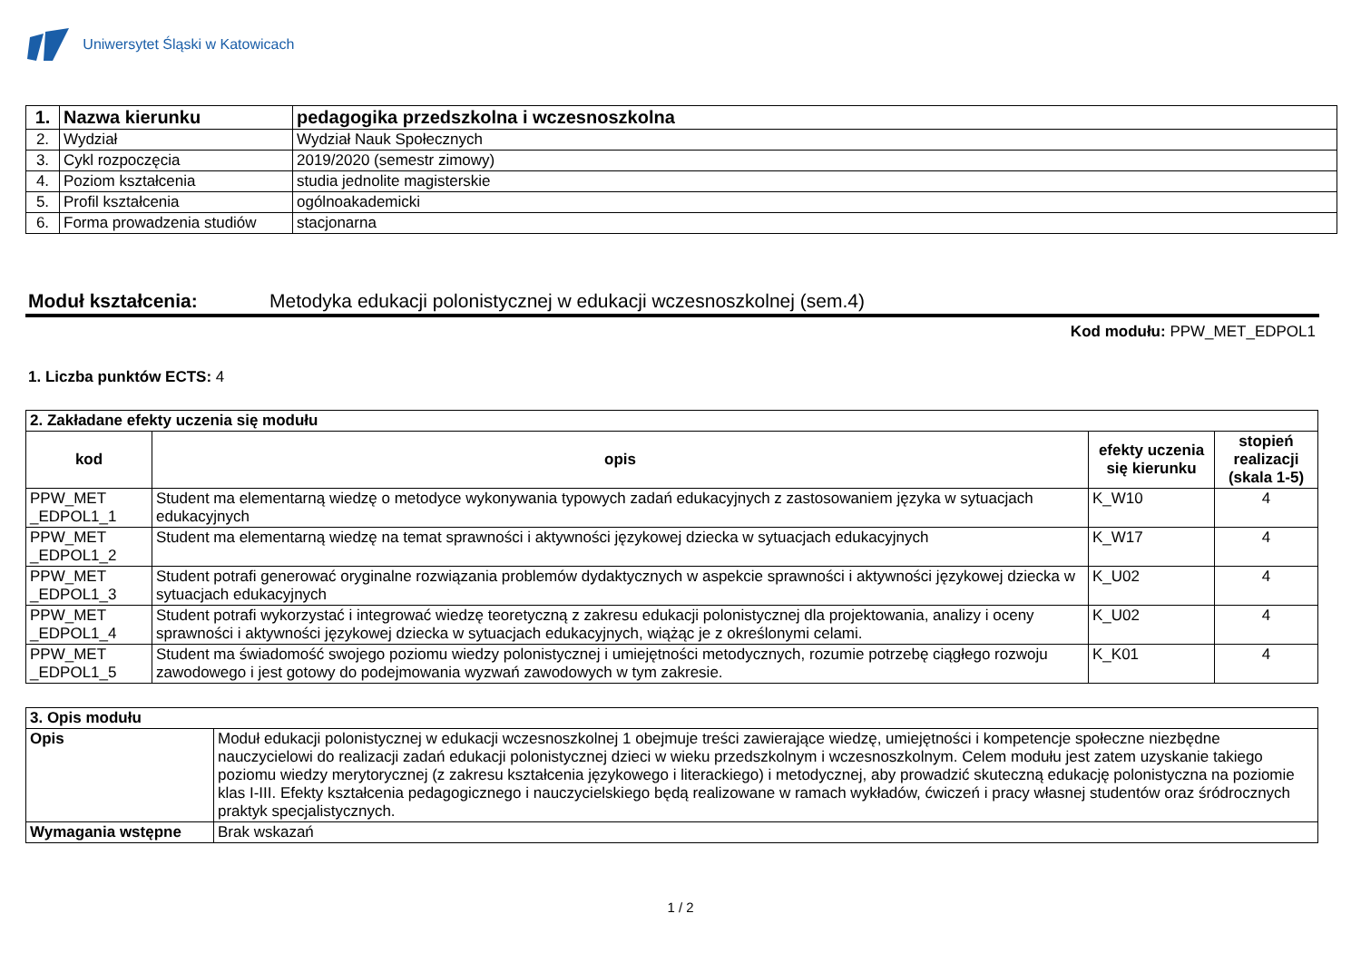Uniwersytet Śląski w Katowicach
| 1. | Nazwa kierunku | pedagogika przedszkolna i wczesnoszkolna |
| 2. | Wydział | Wydział Nauk Społecznych |
| 3. | Cykl rozpoczęcia | 2019/2020 (semestr zimowy) |
| 4. | Poziom kształcenia | studia jednolite magisterskie |
| 5. | Profil kształcenia | ogólnoakademicki |
| 6. | Forma prowadzenia studiów | stacjonarna |
Moduł kształcenia: Metodyka edukacji polonistycznej w edukacji wczesnoszkolnej (sem.4)
Kod modułu: PPW_MET_EDPOL1
1. Liczba punktów ECTS: 4
| 2. Zakładane efekty uczenia się modułu | | | |
| kod | opis | efekty uczenia się kierunku | stopień realizacji (skala 1-5) |
| PPW_MET _EDPOL1_1 | Student ma elementarną wiedzę o metodyce wykonywania typowych zadań edukacyjnych z zastosowaniem języka w sytuacjach edukacyjnych | K_W10 | 4 |
| PPW_MET _EDPOL1_2 | Student ma elementarną wiedzę na temat sprawności i aktywności językowej dziecka w sytuacjach edukacyjnych | K_W17 | 4 |
| PPW_MET _EDPOL1_3 | Student potrafi generować oryginalne rozwiązania problemów dydaktycznych w aspekcie sprawności i aktywności językowej dziecka w sytuacjach edukacyjnych | K_U02 | 4 |
| PPW_MET _EDPOL1_4 | Student potrafi wykorzystać i integrować wiedzę teoretyczną z zakresu edukacji polonistycznej dla projektowania, analizy i oceny sprawności i aktywności językowej dziecka w sytuacjach edukacyjnych, wiążąc je z określonymi celami. | K_U02 | 4 |
| PPW_MET _EDPOL1_5 | Student ma świadomość swojego poziomu wiedzy polonistycznej i umiejętności metodycznych, rozumie potrzebę ciągłego rozwoju zawodowego i jest gotowy do podejmowania wyzwań zawodowych w tym zakresie. | K_K01 | 4 |
| 3. Opis modułu | |
| Opis | Moduł edukacji polonistycznej w edukacji wczesnoszkolnej 1 obejmuje treści zawierające wiedzę, umiejętności i kompetencje społeczne niezbędne nauczycielowi do realizacji zadań edukacji polonistycznej dzieci w wieku przedszkolnym i wczesnoszkolnym. Celem modułu jest zatem uzyskanie takiego poziomu wiedzy merytorycznej (z zakresu kształcenia językowego i literackiego) i metodycznej, aby prowadzić skuteczną edukację polonistyczna na poziomie klas I-III. Efekty kształcenia pedagogicznego i nauczycielskiego będą realizowane w ramach wykładów, ćwiczeń i pracy własnej studentów oraz śródrocznych praktyk specjalistycznych. |
| Wymagania wstępne | Brak wskazań |
1 / 2